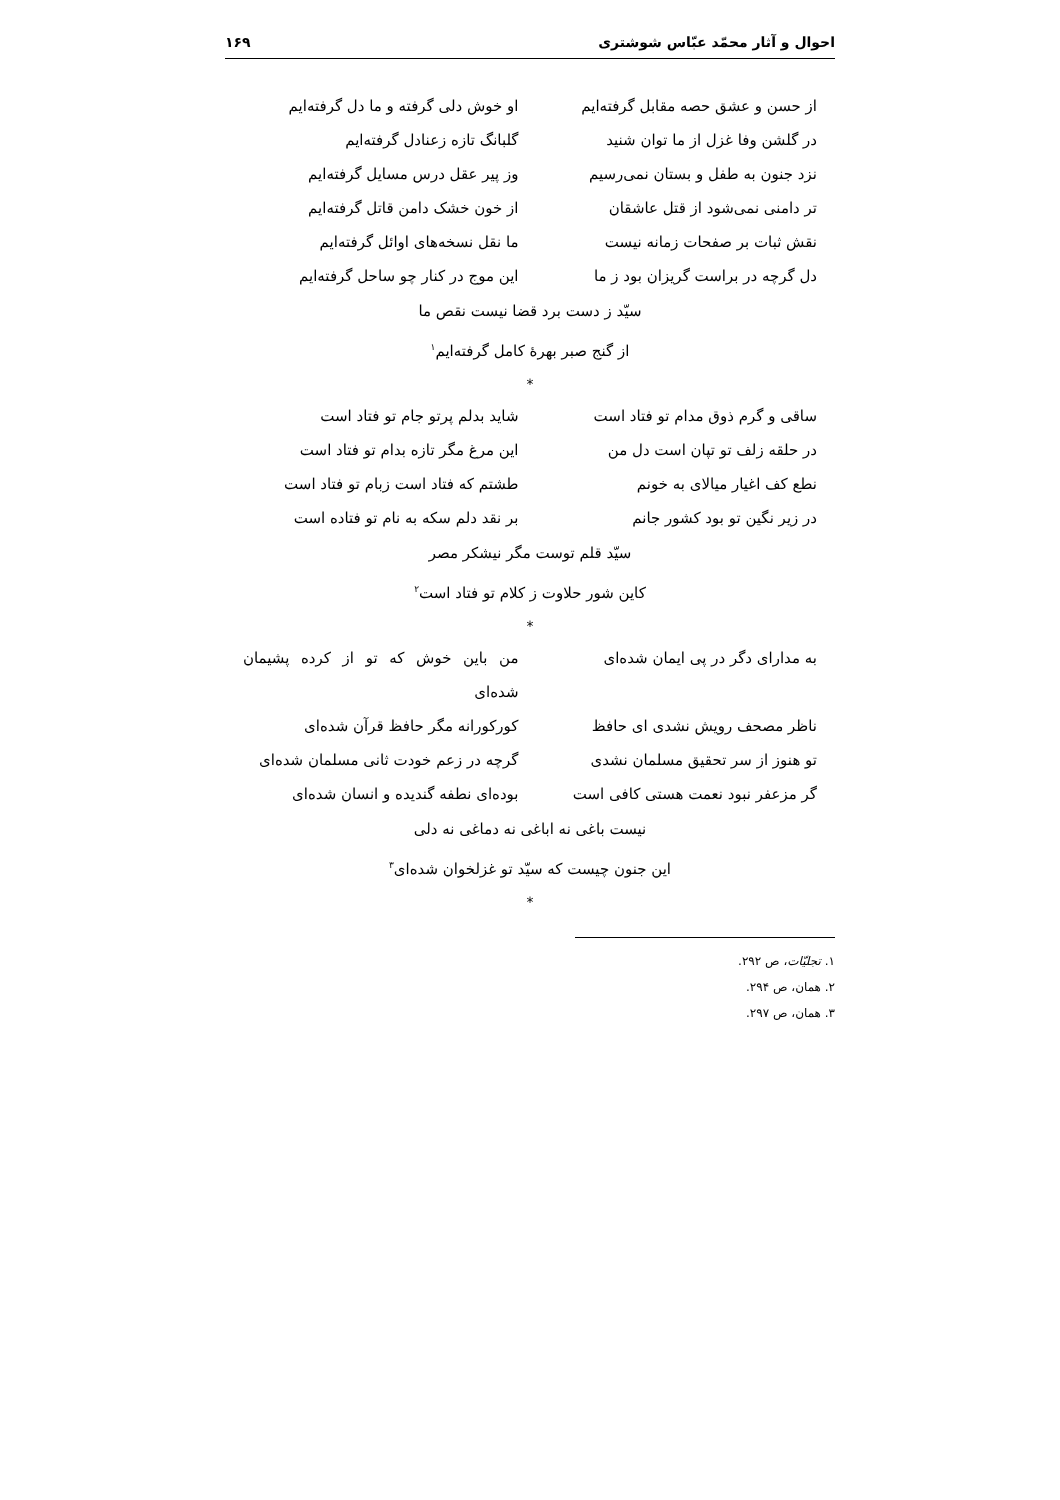احوال و آثار محمّد عبّاس شوشتری ۱۶۹
از حسن و عشق حصه مقابل گرفته‌ایم او خوش دلی گرفته و ما دل گرفته‌ایم
در گلشن وفا غزل از ما توان شنید گلبانگ تازه زعنادل گرفته‌ایم
نزد جنون به طفل و بستان نمی‌رسیم وز پیر عقل درس مسایل گرفته‌ایم
تر دامنی نمی‌شود از قتل عاشقان از خون خشک دامن قاتل گرفته‌ایم
نقش ثبات بر صفحات زمانه نیست ما نقل نسخه‌های اوائل گرفته‌ایم
دل گرچه در براست گریزان بود ز ما این موج در کنار چو ساحل گرفته‌ایم
سیّد ز دست برد قضا نیست نقص ما
از گنج صبر بهرهٔ کامل گرفته‌ایم<sup>۱</sup>
*
ساقی و گرم ذوق مدام تو فتاد است شاید بدلم پرتو جام تو فتاد است
در حلقه زلف تو تپان است دل من این مرغ مگر تازه بدام تو فتاد است
نطع کف اغیار میالای به خونم طشتم که فتاد است زبام تو فتاد است
در زیر نگین تو بود کشور جانم بر نقد دلم سکه به نام تو فتاده است
سیّد قلم توست مگر نیشکر مصر
کاین شور حلاوت ز کلام تو فتاد است<sup>۲</sup>
*
به مدارای دگر در پی ایمان شده‌ای من باین خوش که تو از کرده پشیمان شده‌ای
ناظر مصحف رویش نشدی ای حافظ کورکورانه مگر حافظ قرآن شده‌ای
تو هنوز از سر تحقیق مسلمان نشدی گرچه در زعم خودت ثانی مسلمان شده‌ای
گر مزعفر نبود نعمت هستی کافی است بوده‌ای نطفه گندیده و انسان شده‌ای
نیست باغی نه اباغی نه دماغی نه دلی
این جنون چیست که سیّد تو غزلخوان شده‌ای<sup>۳</sup>
*
۱. تجلیّات، ص ۲۹۲.
۲. همان، ص ۲۹۴.
۳. همان، ص ۲۹۷.